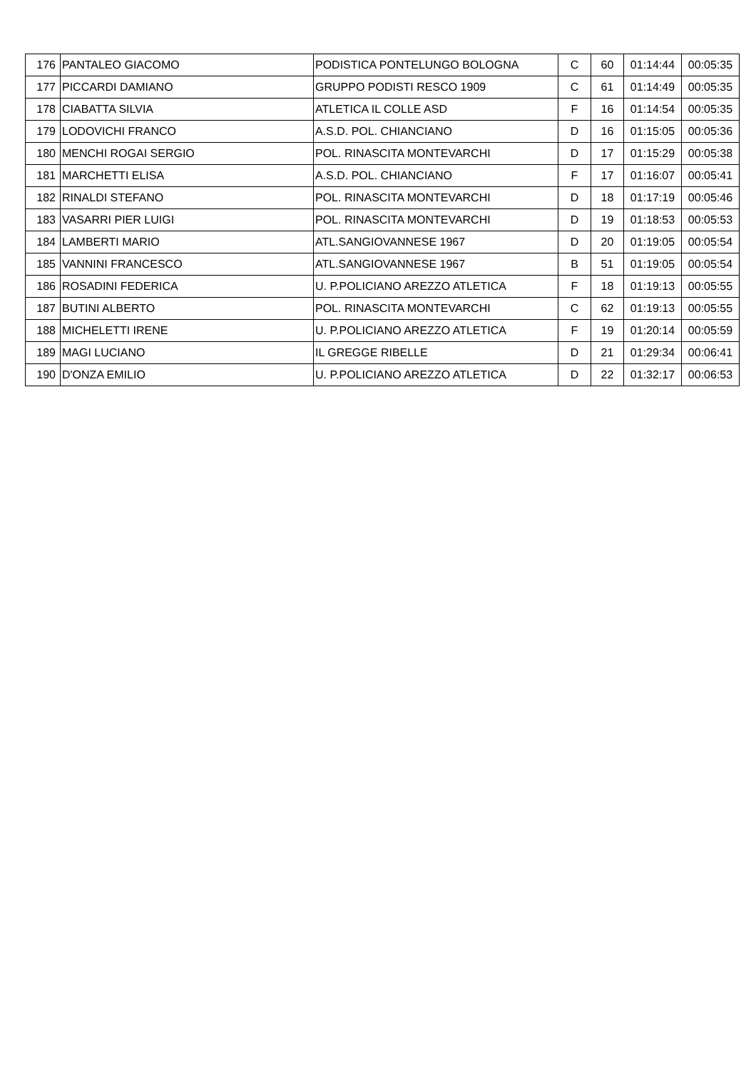| 176 | PANTALEO GIACOMO | PODISTICA PONTELUNGO BOLOGNA | C | 60 | 01:14:44 | 00:05:35 |
| 177 | PICCARDI DAMIANO | GRUPPO PODISTI RESCO 1909 | C | 61 | 01:14:49 | 00:05:35 |
| 178 | CIABATTA SILVIA | ATLETICA IL COLLE ASD | F | 16 | 01:14:54 | 00:05:35 |
| 179 | LODOVICHI FRANCO | A.S.D. POL. CHIANCIANO | D | 16 | 01:15:05 | 00:05:36 |
| 180 | MENCHI ROGAI SERGIO | POL. RINASCITA MONTEVARCHI | D | 17 | 01:15:29 | 00:05:38 |
| 181 | MARCHETTI ELISA | A.S.D. POL. CHIANCIANO | F | 17 | 01:16:07 | 00:05:41 |
| 182 | RINALDI STEFANO | POL. RINASCITA MONTEVARCHI | D | 18 | 01:17:19 | 00:05:46 |
| 183 | VASARRI PIER LUIGI | POL. RINASCITA MONTEVARCHI | D | 19 | 01:18:53 | 00:05:53 |
| 184 | LAMBERTI MARIO | ATL.SANGIOVANNESE 1967 | D | 20 | 01:19:05 | 00:05:54 |
| 185 | VANNINI FRANCESCO | ATL.SANGIOVANNESE 1967 | B | 51 | 01:19:05 | 00:05:54 |
| 186 | ROSADINI FEDERICA | U. P.POLICIANO AREZZO ATLETICA | F | 18 | 01:19:13 | 00:05:55 |
| 187 | BUTINI ALBERTO | POL. RINASCITA MONTEVARCHI | C | 62 | 01:19:13 | 00:05:55 |
| 188 | MICHELETTI IRENE | U. P.POLICIANO AREZZO ATLETICA | F | 19 | 01:20:14 | 00:05:59 |
| 189 | MAGI LUCIANO | IL GREGGE RIBELLE | D | 21 | 01:29:34 | 00:06:41 |
| 190 | D'ONZA EMILIO | U. P.POLICIANO AREZZO ATLETICA | D | 22 | 01:32:17 | 00:06:53 |